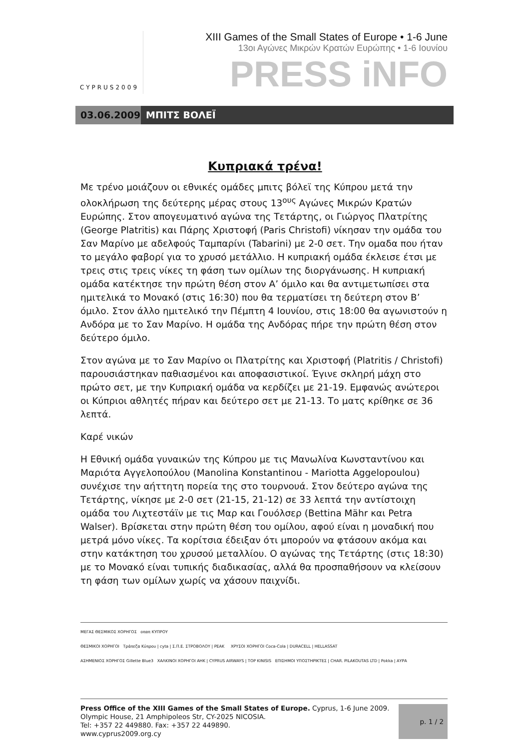CYPRUS2009
XIII Games of the Small States of Europe • 1-6 June
13οι Αγώνες Μικρών Κρατών Ευρώπης • 1-6 Ιουνίου
PRESS iNFO
03.06.2009
ΜΠΙΤΣ ΒΟΛΕΪ
Κυπριακά τρένα!
Με τρένο μοιάζουν οι εθνικές ομάδες μπιτς βόλεϊ της Κύπρου μετά την ολοκλήρωση της δεύτερης μέρας στους 13<sup>ους</sup> Αγώνες Μικρών Κρατών Ευρώπης. Στον απογευματινό αγώνα της Τετάρτης, οι Γιώργος Πλατρίτης (George Platritis) και Πάρης Χριστοφή (Paris Christofi) νίκησαν την ομάδα του Σαν Μαρίνο με αδελφούς Ταμπαρίνι (Tabarini) με 2-0 σετ. Την ομαδα που ήταν το μεγάλο φαβορί για το χρυσό μετάλλιο. Η κυπριακή ομάδα έκλεισε έτσι με τρεις στις τρεις νίκες τη φάση των ομίλων της διοργάνωσης. Η κυπριακή ομάδα κατέκτησε την πρώτη θέση στον Α’ όμιλο και θα αντιμετωπίσει στα ημιτελικά το Μονακό (στις 16:30) που θα τερματίσει τη δεύτερη στον Β’ όμιλο. Στον άλλο ημιτελικό την Πέμπτη 4 Ιουνίου, στις 18:00 θα αγωνιστούν η Ανδόρα με το Σαν Μαρίνο. Η ομάδα της Ανδόρας πήρε την πρώτη θέση στον δεύτερο όμιλο.
Στον αγώνα με το Σαν Μαρίνο οι Πλατρίτης και Χριστοφή (Platritis / Christofi) παρουσιάστηκαν παθιασμένοι και αποφασιστικοί. Έγινε σκληρή μάχη στο πρώτο σετ, με την Κυπριακή ομάδα να κερδίζει με 21-19. Εμφανώς ανώτεροι οι Κύπριοι αθλητές πήραν και δεύτερο σετ με 21-13. Το ματς κρίθηκε σε 36 λεπτά.
Καρέ νικών
Η Εθνική ομάδα γυναικών της Κύπρου με τις Μανωλίνα Κωνσταντίνου και Μαριότα Αγγελοπούλου (Manolina Konstantinou - Mariotta Aggelopoulou) συνέχισε την αήττητη πορεία της στο τουρνουά. Στον δεύτερο αγώνα της Τετάρτης, νίκησε με 2-0 σετ (21-15, 21-12) σε 33 λεπτά την αντίστοιχη ομάδα του Λιχτεστάϊν με τις Μαρ και Γουόλσερ (Bettina Mähr και Petra Walser). Βρίσκεται στην πρώτη θέση του ομίλου, αφού είναι η μοναδική που μετρά μόνο νίκες. Τα κορίτσια έδειξαν ότι μπορούν να φτάσουν ακόμα και στην κατάκτηση του χρυσού μεταλλίου. Ο αγώνας της Τετάρτης (στις 18:30) με το Μονακό είναι τυπικής διαδικασίας, αλλά θα προσπαθήσουν να κλείσουν τη φάση των ομίλων χωρίς να χάσουν παιχνίδι.
ΜΕΓΑΣ ΘΕΣΜΙΚΟΣ ΧΟΡΗΓΟΣ οπαπ ΚΥΠΡΟΥ
ΘΕΣΜΙΚΟΙ ΧΟΡΗΓΟΙ Τράπεζα Κύπρου | cyta | Σ.Π.Ε. ΣΤΡΟΒΟΛΟΥ | PEAK ΧΡΥΣΟΙ ΧΟΡΗΓΟΙ Coca-Cola | DURACELL | HELLASSAT
ΑΣΗΜΕΝΙΟΣ ΧΟΡΗΓΟΣ Gillette Blue3 ΧΑΛΚΙΝΟΙ ΧΟΡΗΓΟΙ ΑΗΚ | CYPRUS AIRWAYS | TOP KINISIS ΕΠΙΣΗΜΟΙ ΥΠΟΣΤΗΡΙΚΤΕΣ | CHAR. PILAKOUTAS LTD | Pokka | ΑΥΡΑ
Press Office of the XIII Games of the Small States of Europe. Cyprus, 1-6 June 2009.
Olympic House, 21 Amphipoleos Str, CY-2025 NICOSIA.
Tel: +357 22 449880. Fax: +357 22 449890.
www.cyprus2009.org.cy
p. 1 / 2